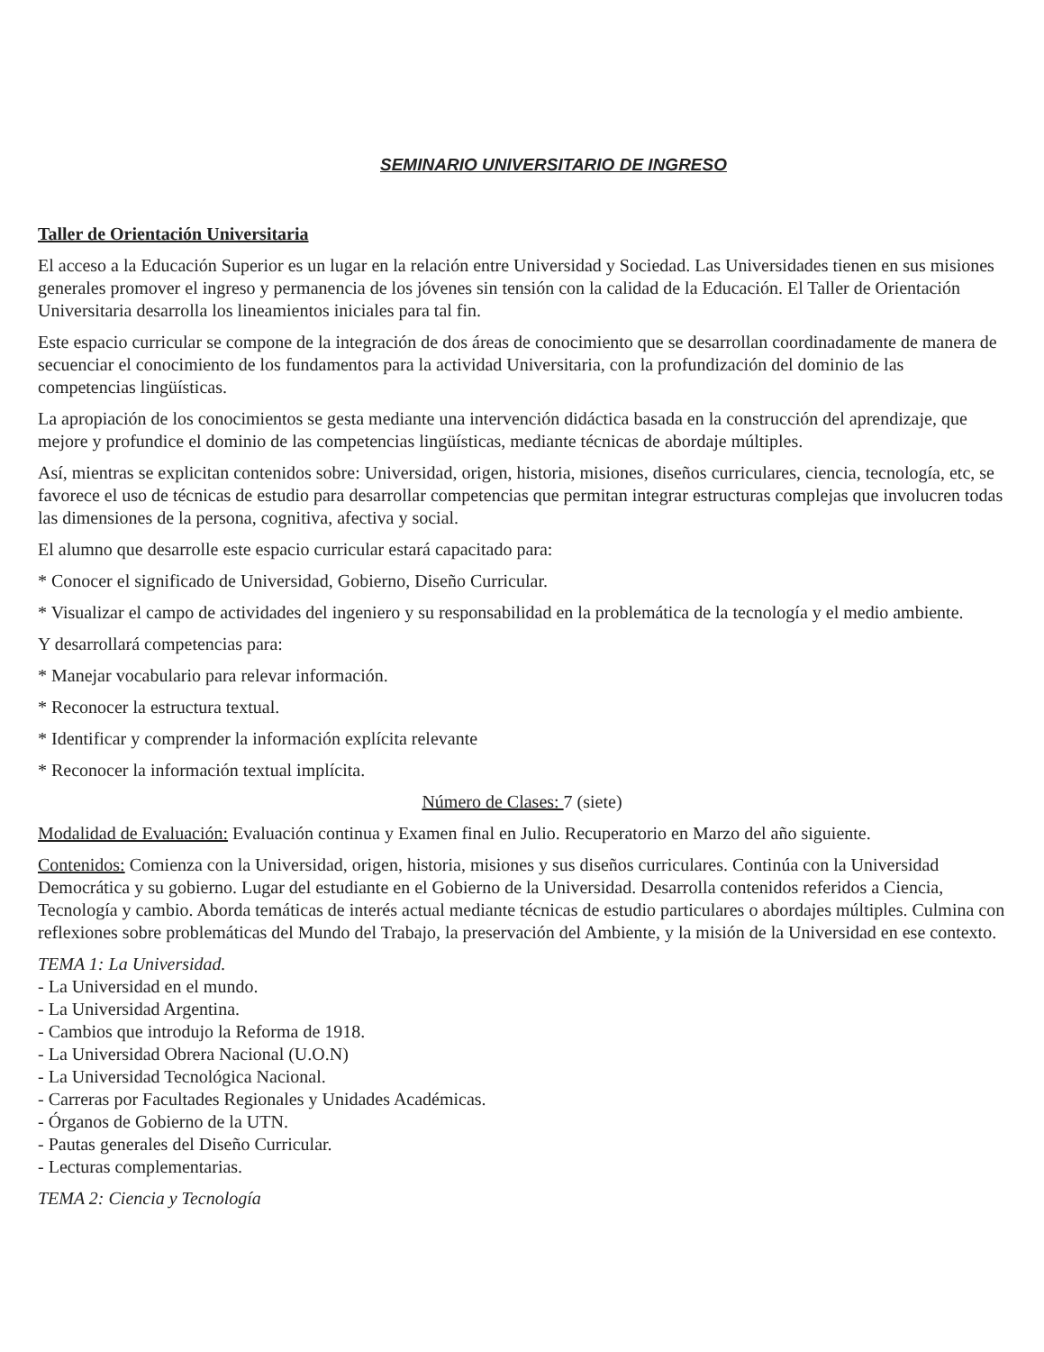SEMINARIO UNIVERSITARIO DE INGRESO
Taller de Orientación Universitaria
El acceso a la Educación Superior es un lugar en la relación entre Universidad y Sociedad. Las Universidades tienen en sus misiones generales promover el ingreso y permanencia de los jóvenes sin tensión con la calidad de la Educación. El Taller de Orientación Universitaria desarrolla los lineamientos iniciales para tal fin.
Este espacio curricular se compone de la integración de dos áreas de conocimiento que se desarrollan coordinadamente de manera de secuenciar el conocimiento de los fundamentos para la actividad Universitaria, con la profundización del dominio de las competencias lingüísticas.
La apropiación de los conocimientos se gesta mediante una intervención didáctica basada en la construcción del aprendizaje, que mejore y profundice el dominio de las competencias lingüísticas, mediante técnicas de abordaje múltiples.
Así, mientras se explicitan contenidos sobre: Universidad, origen, historia, misiones, diseños curriculares, ciencia, tecnología, etc, se favorece el uso de técnicas de estudio para desarrollar competencias que permitan integrar estructuras complejas que involucren todas las dimensiones de la persona, cognitiva, afectiva y social.
El alumno que desarrolle este espacio curricular estará capacitado para:
* Conocer el significado de Universidad, Gobierno, Diseño Curricular.
* Visualizar el campo de actividades del ingeniero y su responsabilidad en la problemática de la tecnología y el medio ambiente.
Y desarrollará competencias para:
* Manejar vocabulario para relevar información.
* Reconocer la estructura textual.
* Identificar y comprender la información explícita relevante
* Reconocer la información textual implícita.
Número de Clases: 7 (siete)
Modalidad de Evaluación: Evaluación continua y Examen final en Julio. Recuperatorio en Marzo del año siguiente.
Contenidos: Comienza con la Universidad, origen, historia, misiones y sus diseños curriculares. Continúa con la Universidad Democrática y su gobierno. Lugar del estudiante en el Gobierno de la Universidad. Desarrolla contenidos referidos a Ciencia, Tecnología y cambio. Aborda temáticas de interés actual mediante técnicas de estudio particulares o abordajes múltiples. Culmina con reflexiones sobre problemáticas del Mundo del Trabajo, la preservación del Ambiente, y la misión de la Universidad en ese contexto.
TEMA 1: La Universidad.
- La Universidad en el mundo.
- La Universidad Argentina.
- Cambios que introdujo la Reforma de 1918.
- La Universidad Obrera Nacional (U.O.N)
- La Universidad Tecnológica Nacional.
- Carreras por Facultades Regionales y Unidades Académicas.
- Órganos de Gobierno de la UTN.
- Pautas generales del Diseño Curricular.
- Lecturas complementarias.
TEMA 2: Ciencia y Tecnología